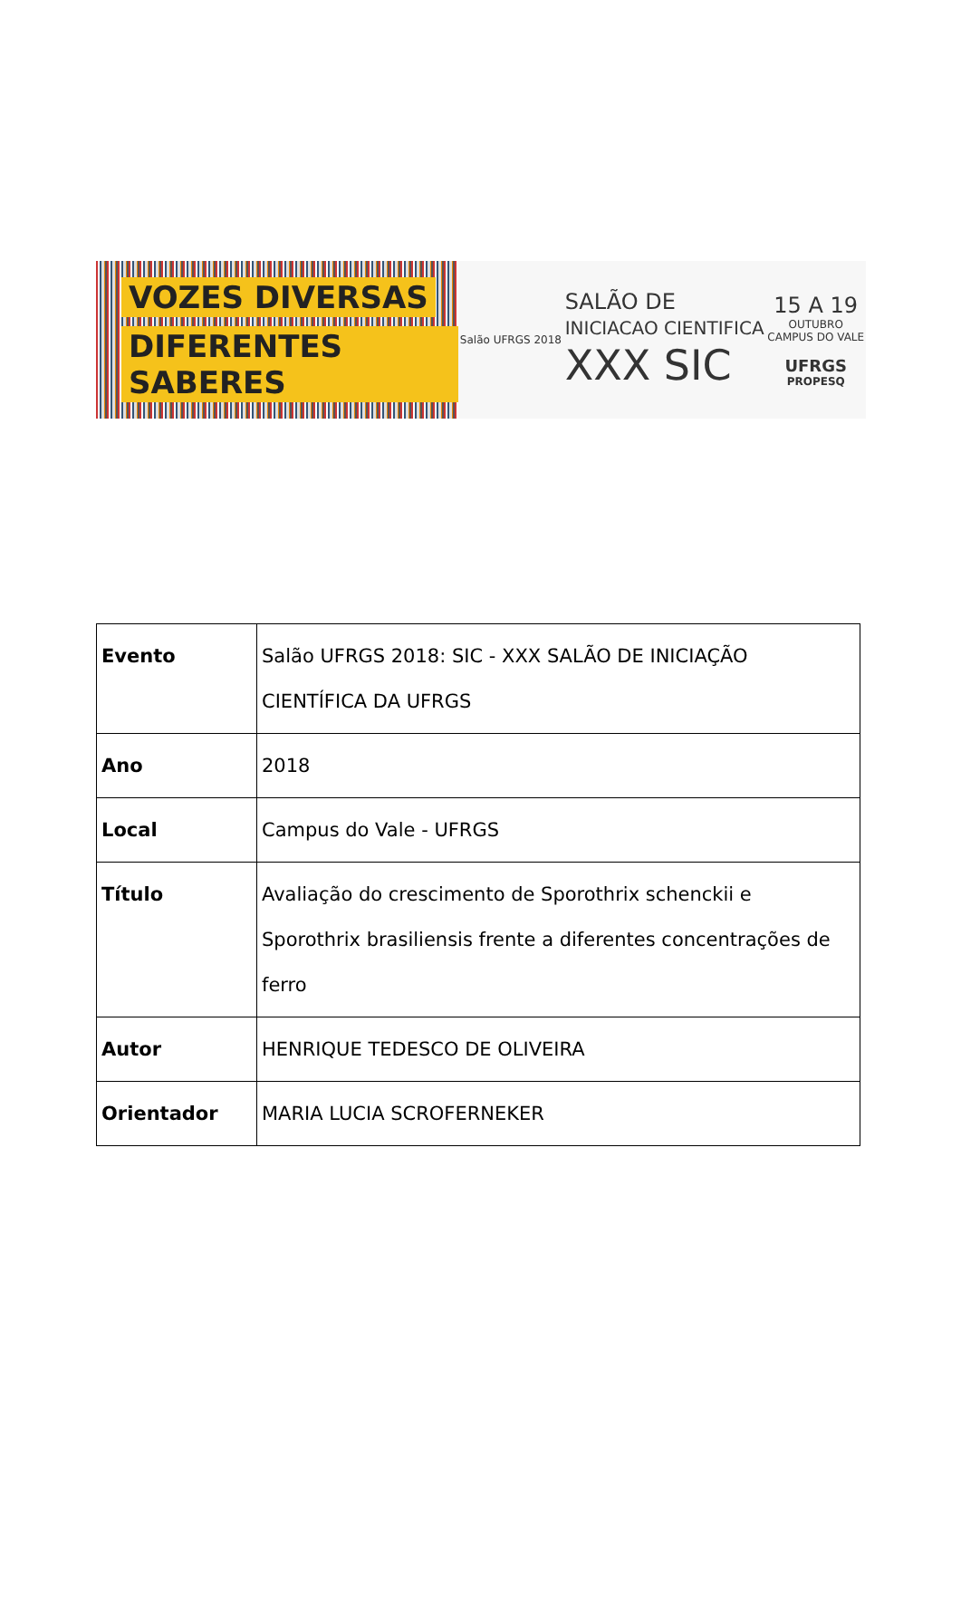VOZES DIVERSAS
DIFERENTES SABERES
Salão UFRGS 2018
SALÃO DE
INICIACAO CIENTIFICA
XXX SIC
15 A 19
OUTUBRO
CAMPUS DO VALE
UFRGS
PROPESQ
| Evento | Salão UFRGS 2018: SIC - XXX SALÃO DE INICIAÇÃO CIENTÍFICA DA UFRGS |
| Ano | 2018 |
| Local | Campus do Vale - UFRGS |
| Título | Avaliação do crescimento de Sporothrix schenckii e Sporothrix brasiliensis frente a diferentes concentrações de ferro |
| Autor | HENRIQUE TEDESCO DE OLIVEIRA |
| Orientador | MARIA LUCIA SCROFERNEKER |